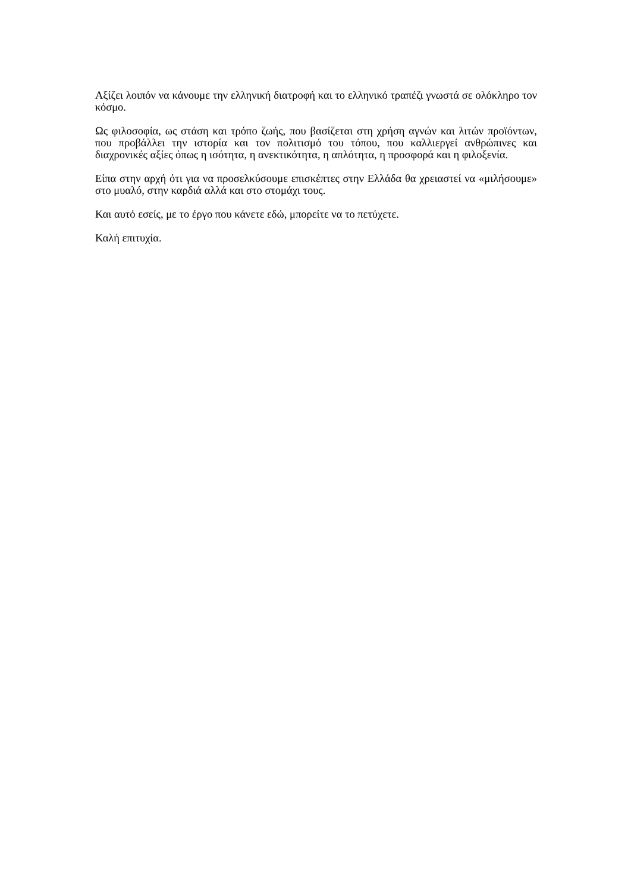Αξίζει λοιπόν να κάνουμε την ελληνική διατροφή και το ελληνικό τραπέζι γνωστά σε ολόκληρο τον κόσμο.
Ως φιλοσοφία, ως στάση και τρόπο ζωής, που βασίζεται στη χρήση αγνών και λιτών προϊόντων, που προβάλλει την ιστορία και τον πολιτισμό του τόπου, που καλλιεργεί ανθρώπινες και διαχρονικές αξίες όπως η ισότητα, η ανεκτικότητα, η απλότητα, η προσφορά και η φιλοξενία.
Είπα στην αρχή ότι για να προσελκύσουμε επισκέπτες στην Ελλάδα θα χρειαστεί να «μιλήσουμε» στο μυαλό, στην καρδιά αλλά και στο στομάχι τους.
Και αυτό εσείς, με το έργο που κάνετε εδώ, μπορείτε να το πετύχετε.
Καλή επιτυχία.